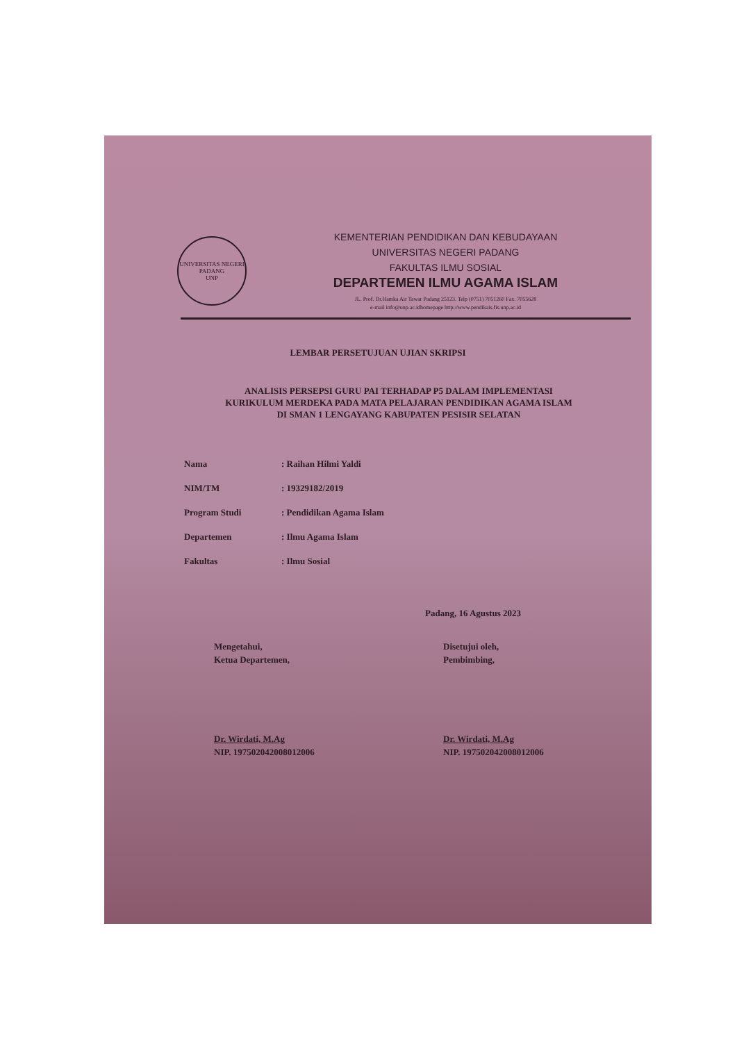UNIVERSITAS NEGERI PADANG
UNP
KEMENTERIAN PENDIDIKAN DAN KEBUDAYAAN
UNIVERSITAS NEGERI PADANG
FAKULTAS ILMU SOSIAL
DEPARTEMEN ILMU AGAMA ISLAM
JL. Prof. Dr.Hamka Air Tawar Padang 25123. Telp (0751) 7051260 Fax. 7055628
e-mail info@unp.ac.idhomepage http://www.pendikais.fis.unp.ac.id
LEMBAR PERSETUJUAN UJIAN SKRIPSI
ANALISIS PERSEPSI GURU PAI TERHADAP P5 DALAM IMPLEMENTASI
KURIKULUM MERDEKA PADA MATA PELAJARAN PENDIDIKAN AGAMA ISLAM
DI SMAN 1 LENGAYANG KABUPATEN PESISIR SELATAN
| Nama | : Raihan Hilmi Yaldi |
| NIM/TM | : 19329182/2019 |
| Program Studi | : Pendidikan Agama Islam |
| Departemen | : Ilmu Agama Islam |
| Fakultas | : Ilmu Sosial |
Padang, 16 Agustus 2023
Mengetahui,
Ketua Departemen,
Dr. Wirdati, M.Ag
NIP. 197502042008012006
Disetujui oleh,
Pembimbing,
Dr. Wirdati, M.Ag
NIP. 197502042008012006